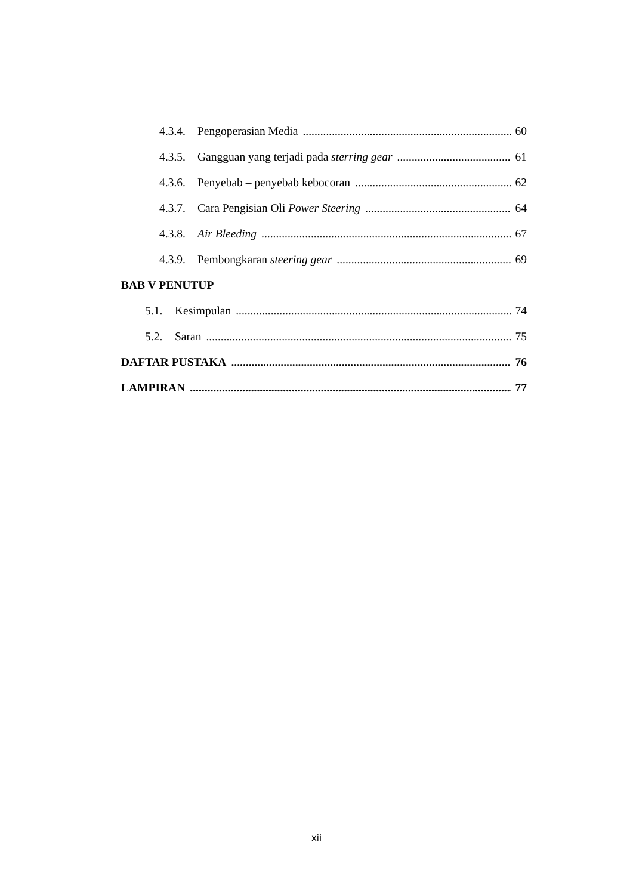4.3.4. Pengoperasian Media 60
4.3.5. Gangguan yang terjadi pada sterring gear 61
4.3.6. Penyebab – penyebab kebocoran 62
4.3.7. Cara Pengisian Oli Power Steering 64
4.3.8. Air Bleeding 67
4.3.9. Pembongkaran steering gear 69
BAB V PENUTUP
5.1. Kesimpulan 74
5.2. Saran 75
DAFTAR PUSTAKA 76
LAMPIRAN 77
xii